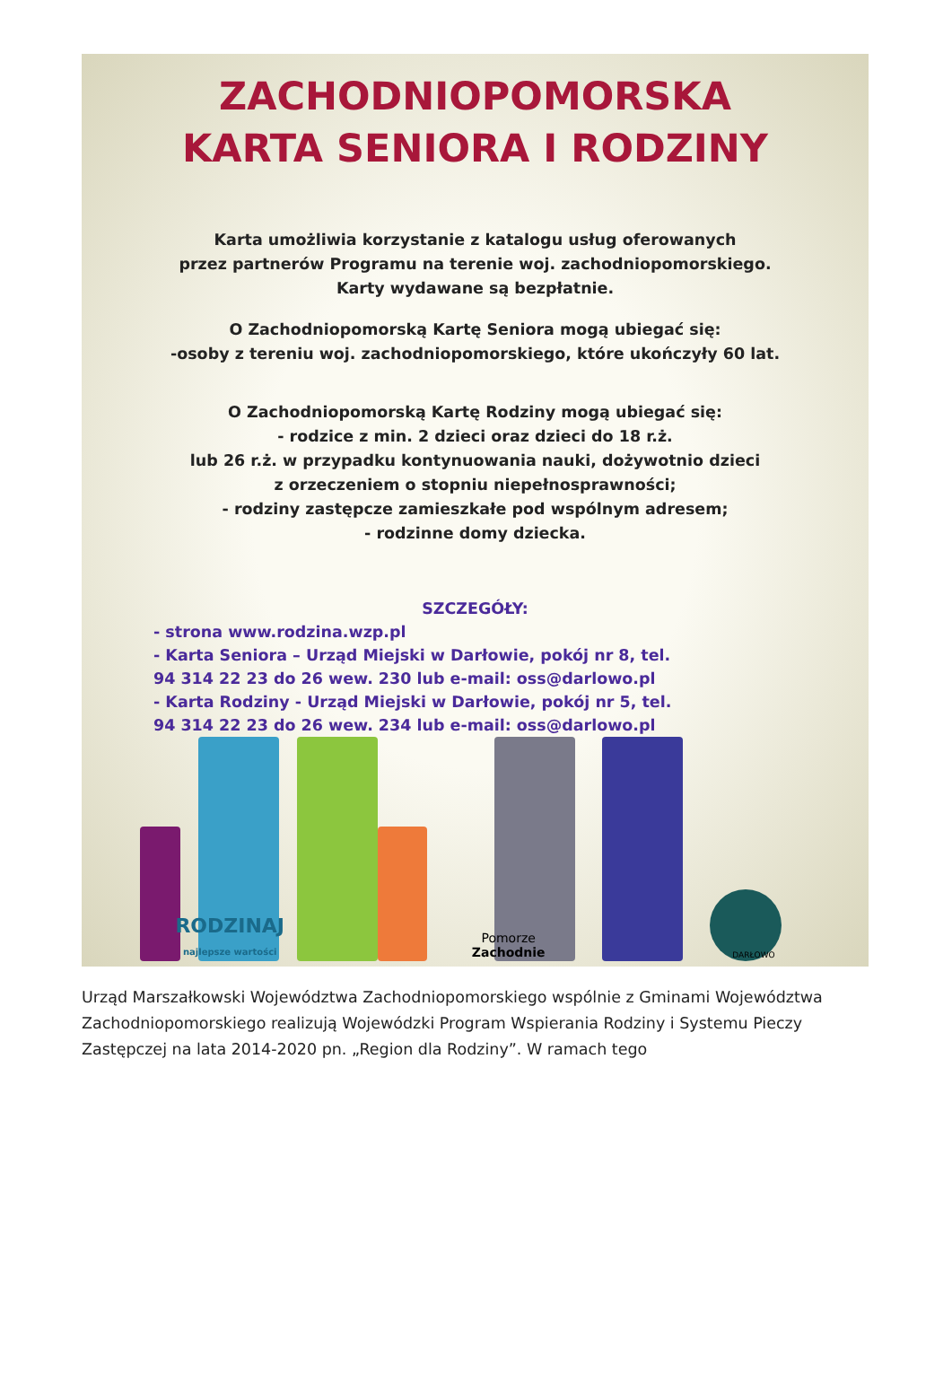ZACHODNIOPOMORSKA
KARTA SENIORA I RODZINY
Karta umożliwia korzystanie z katalogu usług oferowanych
przez partnerów Programu na terenie woj. zachodniopomorskiego.
Karty wydawane są bezpłatnie.
O Zachodniopomorską Kartę Seniora mogą ubiegać się:
-osoby z tereniu woj. zachodniopomorskiego, które ukończyły 60 lat.
O Zachodniopomorską Kartę Rodziny mogą ubiegać się:
- rodzice z min. 2 dzieci oraz dzieci do 18 r.ż.
lub 26 r.ż. w przypadku kontynuowania nauki, dożywotnio dzieci
z orzeczeniem o stopniu niepełnosprawności;
- rodziny zastępcze zamieszkałe pod wspólnym adresem;
- rodzinne domy dziecka.
SZCZEGÓŁY:
- strona www.rodzina.wzp.pl
- Karta Seniora – Urząd Miejski w Darłowie, pokój nr 8, tel.
94 314 22 23 do 26 wew. 230 lub e-mail: oss@darlowo.pl
- Karta Rodziny - Urząd Miejski w Darłowie, pokój nr 5, tel.
94 314 22 23 do 26 wew. 234 lub e-mail: oss@darlowo.pl
RODZINAJ
najlepsze wartości Pomorze
Zachodnie DARŁOWO
Urząd Marszałkowski Województwa Zachodniopomorskiego wspólnie z Gminami Województwa Zachodniopomorskiego realizują Wojewódzki Program Wspierania Rodziny i Systemu Pieczy Zastępczej na lata 2014-2020 pn. „Region dla Rodziny”. W ramach tego